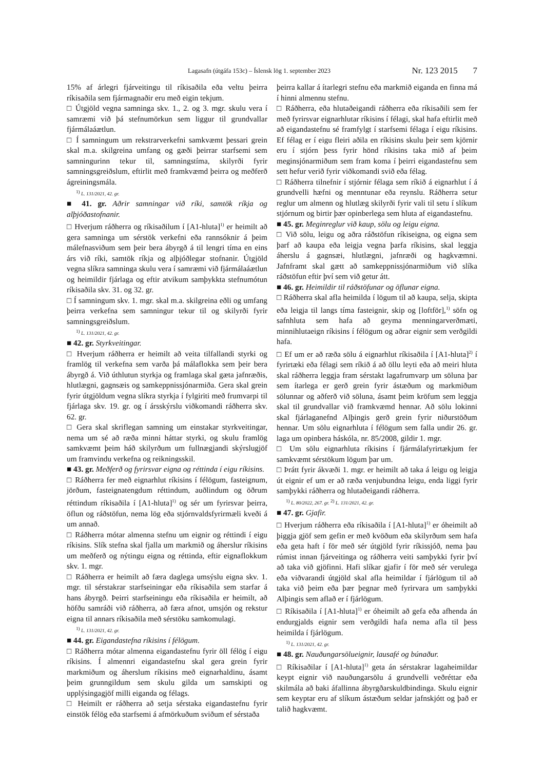Lagasafn (útgáfa 153c) – Íslensk lög 1. september 2023 Nr. 123 2015 7
15% af árlegri fjárveitingu til ríkisaðila eða veltu þeirra ríkisaðila sem fjármagnaðir eru með eigin tekjum.
□ Útgjöld vegna samninga skv. 1., 2. og 3. mgr. skulu vera í samræmi við þá stefnumörkun sem liggur til grundvallar fjármálaáætlun.
□ Í samningum um rekstrarverkefni samkvæmt þessari grein skal m.a. skilgreina umfang og gæði þeirrar starfsemi sem samningurinn tekur til, samningstíma, skilyrði fyrir samningsgreiðslum, eftirlit með framkvæmd þeirra og meðferð ágreiningsmála.
<sup>1)</sup> L. 131/2021, 42. gr.
■ 41. gr. Aðrir samningar við ríki, samtök ríkja og alþjóðastofnanir.
□ Hverjum ráðherra og ríkisaðilum í [A1-hluta]<sup>1)</sup> er heimilt að gera samninga um sérstök verkefni eða rannsóknir á þeim málefnasviðum sem þeir bera ábyrgð á til lengri tíma en eins árs við ríki, samtök ríkja og alþjóðlegar stofnanir. Útgjöld vegna slíkra samninga skulu vera í samræmi við fjármálaáætlun og heimildir fjárlaga og eftir atvikum samþykkta stefnumótun ríkisaðila skv. 31. og 32. gr.
□ Í samningum skv. 1. mgr. skal m.a. skilgreina eðli og umfang þeirra verkefna sem samningur tekur til og skilyrði fyrir samningsgreiðslum.
<sup>1)</sup> L. 131/2021, 42. gr.
■ 42. gr. Styrkveitingar.
□ Hverjum ráðherra er heimilt að veita tilfallandi styrki og framlög til verkefna sem varða þá málaflokka sem þeir bera ábyrgð á. Við úthlutun styrkja og framlaga skal gæta jafnræðis, hlutlægni, gagnsæis og samkeppnissjónarmiða. Gera skal grein fyrir útgjöldum vegna slíkra styrkja í fylgiriti með frumvarpi til fjárlaga skv. 19. gr. og í ársskýrslu viðkomandi ráðherra skv. 62. gr.
□ Gera skal skriflegan samning um einstakar styrkveitingar, nema um sé að ræða minni háttar styrki, og skulu framlög samkvæmt þeim háð skilyrðum um fullnægjandi skýrslugjöf um framvindu verkefna og reikningsskil.
■ 43. gr. Meðferð og fyrirsvar eigna og réttinda í eigu ríkisins.
□ Ráðherra fer með eignarhlut ríkisins í félögum, fasteignum, jörðum, fasteignatengdum réttindum, auðlindum og öðrum réttindum ríkisaðila í [A1-hluta]<sup>1)</sup> og sér um fyrirsvar þeirra, öflun og ráðstöfun, nema lög eða stjórnvaldsfyrirmæli kveði á um annað.
□ Ráðherra mótar almenna stefnu um eignir og réttindi í eigu ríkisins. Slík stefna skal fjalla um markmið og áherslur ríkisins um meðferð og nýtingu eigna og réttinda, eftir eignaflokkum skv. 1. mgr.
□ Ráðherra er heimilt að færa daglega umsýslu eigna skv. 1. mgr. til sérstakrar starfseiningar eða ríkisaðila sem starfar á hans ábyrgð. Þeirri starfseiningu eða ríkisaðila er heimilt, að höfðu samráði við ráðherra, að færa afnot, umsjón og rekstur eigna til annars ríkisaðila með sérstöku samkomulagi.
<sup>1)</sup> L. 131/2021, 42. gr.
■ 44. gr. Eigandastefna ríkisins í félögum.
□ Ráðherra mótar almenna eigandastefnu fyrir öll félög í eigu ríkisins. Í almennri eigandastefnu skal gera grein fyrir markmiðum og áherslum ríkisins með eignarhaldinu, ásamt þeim grunngildum sem skulu gilda um samskipti og upplýsingagjöf milli eiganda og félags.
□ Heimilt er ráðherra að setja sérstaka eigandastefnu fyrir einstök félög eða starfsemi á afmörkuðum sviðum ef sérstaða
þeirra kallar á ítarlegri stefnu eða markmið eiganda en finna má í hinni almennu stefnu.
□ Ráðherra, eða hlutaðeigandi ráðherra eða ríkisaðili sem fer með fyrirsvar eignarhlutar ríkisins í félagi, skal hafa eftirlit með að eigandastefnu sé framfylgt í starfsemi félaga í eigu ríkisins. Ef félag er í eigu fleiri aðila en ríkisins skulu þeir sem kjörnir eru í stjórn þess fyrir hönd ríkisins taka mið af þeim meginsjónarmiðum sem fram koma í þeirri eigandastefnu sem sett hefur verið fyrir viðkomandi svið eða félag.
□ Ráðherra tilnefnir í stjórnir félaga sem ríkið á eignarhlut í á grundvelli hæfni og menntunar eða reynslu. Ráðherra setur reglur um almenn og hlutlæg skilyrði fyrir vali til setu í slíkum stjórnum og birtir þær opinberlega sem hluta af eigandastefnu.
■ 45. gr. Meginreglur við kaup, sölu og leigu eigna.
□ Við sölu, leigu og aðra ráðstöfun ríkiseigna, og eigna sem þarf að kaupa eða leigja vegna þarfa ríkisins, skal leggja áherslu á gagnsæi, hlutlægni, jafnræði og hagkvæmni. Jafnframt skal gætt að samkeppnissjónarmiðum við slíka ráðstöfun eftir því sem við getur átt.
■ 46. gr. Heimildir til ráðstöfunar og öflunar eigna.
□ Ráðherra skal afla heimilda í lögum til að kaupa, selja, skipta eða leigja til langs tíma fasteignir, skip og [loftför],<sup>1)</sup> söfn og safnhluta sem hafa að geyma menningarverðmæti, minnihlutaeign ríkisins í félögum og aðrar eignir sem verðgildi hafa.
□ Ef um er að ræða sölu á eignarhlut ríkisaðila í [A1-hluta]<sup>2)</sup> í fyrirtæki eða félagi sem ríkið á að öllu leyti eða að meiri hluta skal ráðherra leggja fram sérstakt lagafrumvarp um söluna þar sem ítarlega er gerð grein fyrir ástæðum og markmiðum sölunnar og aðferð við söluna, ásamt þeim kröfum sem leggja skal til grundvallar við framkvæmd hennar. Að sölu lokinni skal fjárlaganefnd Alþingis gerð grein fyrir niðurstöðum hennar. Um sölu eignarhluta í félögum sem falla undir 26. gr. laga um opinbera háskóla, nr. 85/2008, gildir 1. mgr.
□ Um sölu eignarhluta ríkisins í fjármálafyrirtækjum fer samkvæmt sérstökum lögum þar um.
□ Þrátt fyrir ákvæði 1. mgr. er heimilt að taka á leigu og leigja út eignir ef um er að ræða venjubundna leigu, enda liggi fyrir samþykki ráðherra og hlutaðeigandi ráðherra.
<sup>1)</sup> L. 80/2022, 267. gr. <sup>2)</sup> L. 131/2021, 42. gr.
■ 47. gr. Gjafir.
□ Hverjum ráðherra eða ríkisaðila í [A1-hluta]<sup>1)</sup> er óheimilt að þiggja gjöf sem gefin er með kvöðum eða skilyrðum sem hafa eða geta haft í för með sér útgjöld fyrir ríkissjóð, nema þau rúmist innan fjárveitinga og ráðherra veiti samþykki fyrir því að taka við gjöfinni. Hafi slíkar gjafir í för með sér verulega eða viðvarandi útgjöld skal afla heimildar í fjárlögum til að taka við þeim eða þær þegnar með fyrirvara um samþykki Alþingis sem aflað er í fjárlögum.
□ Ríkisaðila í [A1-hluta]<sup>1)</sup> er óheimilt að gefa eða afhenda án endurgjalds eignir sem verðgildi hafa nema afla til þess heimilda í fjárlögum.
<sup>1)</sup> L. 131/2021, 42. gr.
■ 48. gr. Nauðungarsölueignir, lausafé og búnaður.
□ Ríkisaðilar í [A1-hluta]<sup>1)</sup> geta án sérstakrar lagaheimildar keypt eignir við nauðungarsölu á grundvelli veðréttar eða skilmála að baki áfallinna ábyrgðarskuldbindinga. Skulu eignir sem keyptar eru af slíkum ástæðum seldar jafnskjótt og það er talið hagkvæmt.